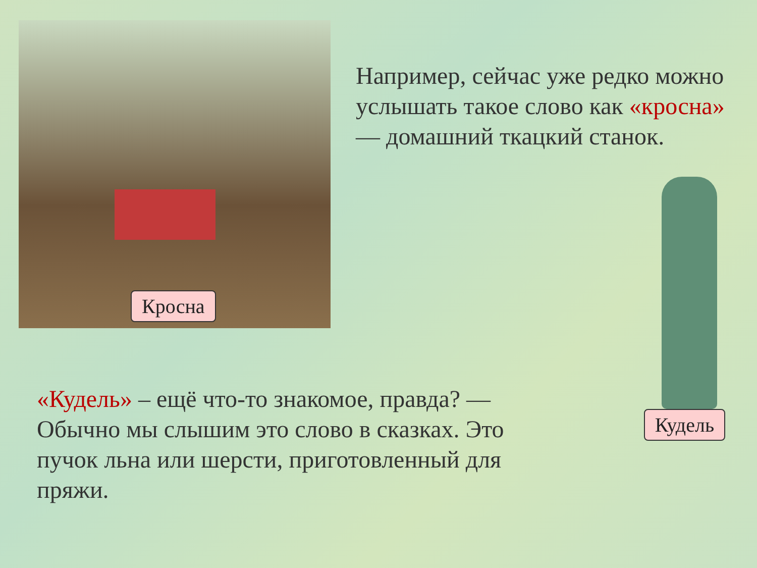Кросна
Например, сейчас уже редко можно услышать такое слово как «кросна» — домашний ткацкий станок.
«Кудель» – ещё что-то знакомое, правда? — Обычно мы слышим это слово в сказках. Это пучок льна или шерсти, приготовленный для пряжи.
Кудель